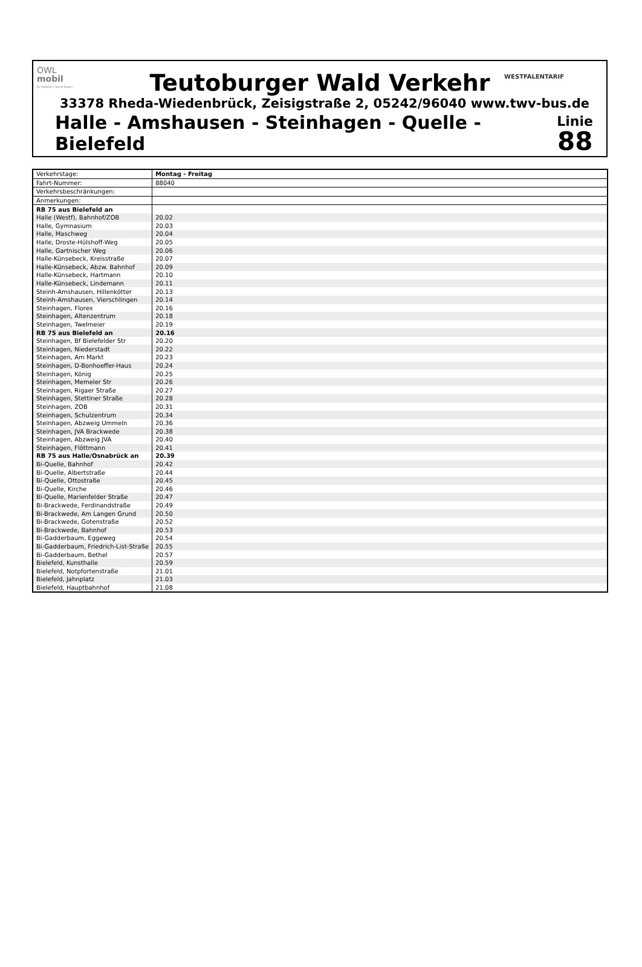OWL
mobil
Für Mobilität in deiner Region.
WESTFALENTARIF
Teutoburger Wald Verkehr
33378 Rheda-Wiedenbrück, Zeisigstraße 2, 05242/96040 www.twv-bus.de
Halle - Amshausen - Steinhagen - Quelle - Bielefeld
Linie
88
| Verkehrstage: | Montag - Freitag |
| Fahrt-Nummer: | 88040 |
| Verkehrsbeschränkungen: | |
| Anmerkungen: | |
| RB 75 aus Bielefeld an | |
| Halle (Westf), Bahnhof/ZOB | 20.02 |
| Halle, Gymnasium | 20.03 |
| Halle, Maschweg | 20.04 |
| Halle, Droste-Hülshoff-Weg | 20.05 |
| Halle, Gartnischer Weg | 20.06 |
| Halle-Künsebeck, Kreisstraße | 20.07 |
| Halle-Künsebeck, Abzw. Bahnhof | 20.09 |
| Halle-Künsebeck, Hartmann | 20.10 |
| Halle-Künsebeck, Lindemann | 20.11 |
| Steinh-Amshausen, Hillenkötter | 20.13 |
| Steinh-Amshausen, Vierschlingen | 20.14 |
| Steinhagen, Florex | 20.16 |
| Steinhagen, Altenzentrum | 20.18 |
| Steinhagen, Twelmeier | 20.19 |
| RB 75 aus Bielefeld an | 20.16 |
| Steinhagen, Bf Bielefelder Str | 20.20 |
| Steinhagen, Niederstadt | 20.22 |
| Steinhagen, Am Markt | 20.23 |
| Steinhagen, D-Bonhoeffer-Haus | 20.24 |
| Steinhagen, König | 20.25 |
| Steinhagen, Memeler Str | 20.26 |
| Steinhagen, Rigaer Straße | 20.27 |
| Steinhagen, Stettiner Straße | 20.28 |
| Steinhagen, ZOB | 20.31 |
| Steinhagen, Schulzentrum | 20.34 |
| Steinhagen, Abzweig Ummeln | 20.36 |
| Steinhagen, JVA Brackwede | 20.38 |
| Steinhagen, Abzweig JVA | 20.40 |
| Steinhagen, Flöttmann | 20.41 |
| RB 75 aus Halle/Osnabrück an | 20.39 |
| Bi-Quelle, Bahnhof | 20.42 |
| Bi-Quelle, Albertstraße | 20.44 |
| Bi-Quelle, Ottostraße | 20.45 |
| Bi-Quelle, Kirche | 20.46 |
| Bi-Quelle, Marienfelder Straße | 20.47 |
| Bi-Brackwede, Ferdinandstraße | 20.49 |
| Bi-Brackwede, Am Langen Grund | 20.50 |
| Bi-Brackwede, Gotenstraße | 20.52 |
| Bi-Brackwede, Bahnhof | 20.53 |
| Bi-Gadderbaum, Eggeweg | 20.54 |
| Bi-Gadderbaum, Friedrich-List-Straße | 20.55 |
| Bi-Gadderbaum, Bethel | 20.57 |
| Bielefeld, Kunsthalle | 20.59 |
| Bielefeld, Notpfortenstraße | 21.01 |
| Bielefeld, Jahnplatz | 21.03 |
| Bielefeld, Hauptbahnhof | 21.08 |